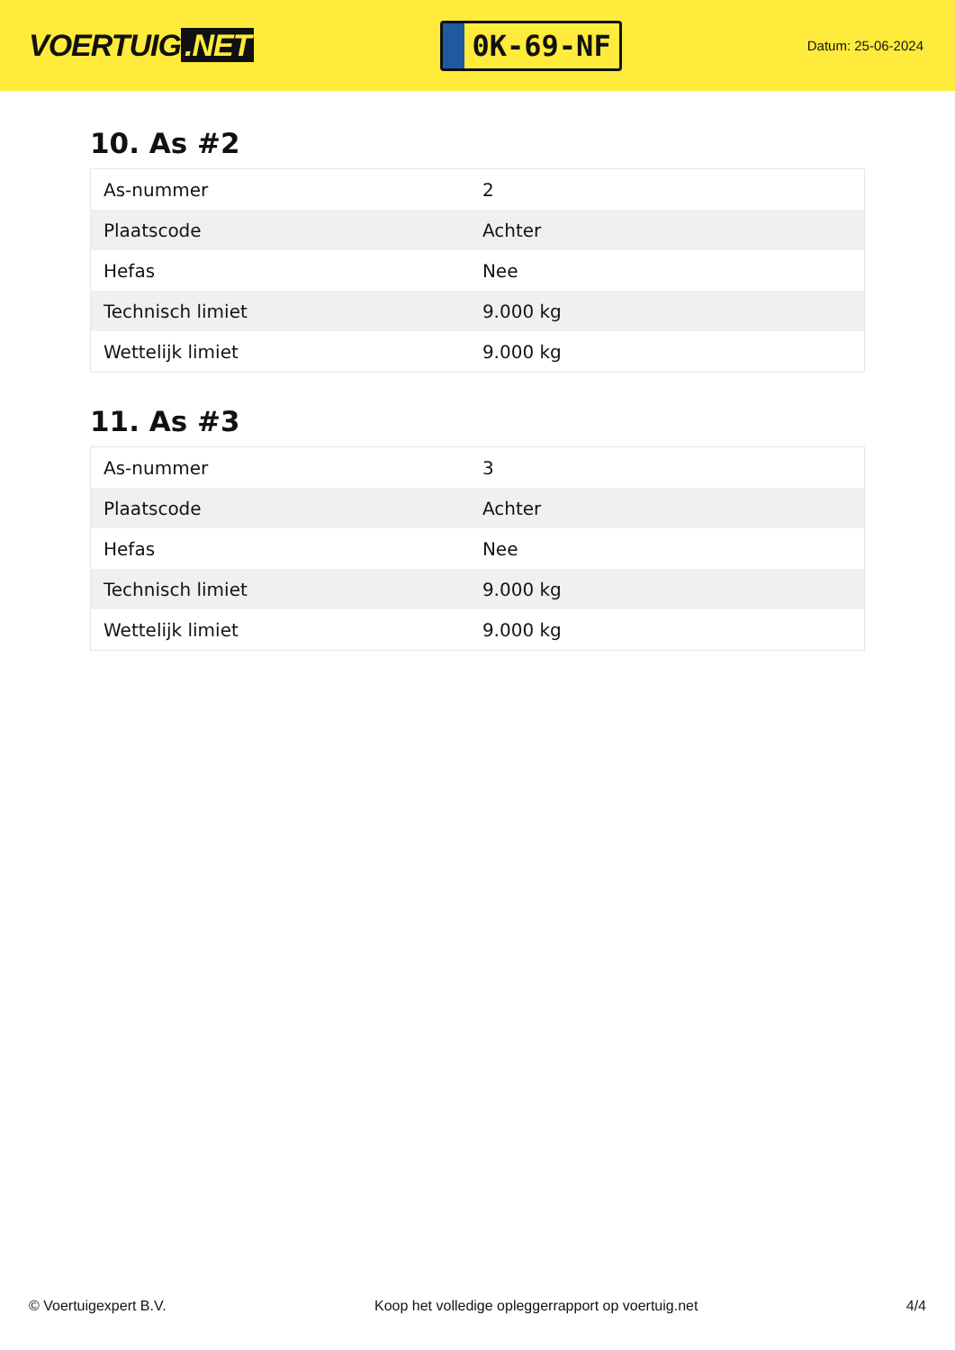VOERTUIG.NET
0K-69-NF
Datum: 25-06-2024
10. As #2
| As-nummer | 2 |
| Plaatscode | Achter |
| Hefas | Nee |
| Technisch limiet | 9.000 kg |
| Wettelijk limiet | 9.000 kg |
11. As #3
| As-nummer | 3 |
| Plaatscode | Achter |
| Hefas | Nee |
| Technisch limiet | 9.000 kg |
| Wettelijk limiet | 9.000 kg |
© Voertuigexpert B.V. Koop het volledige opleggerrapport op voertuig.net 4/4